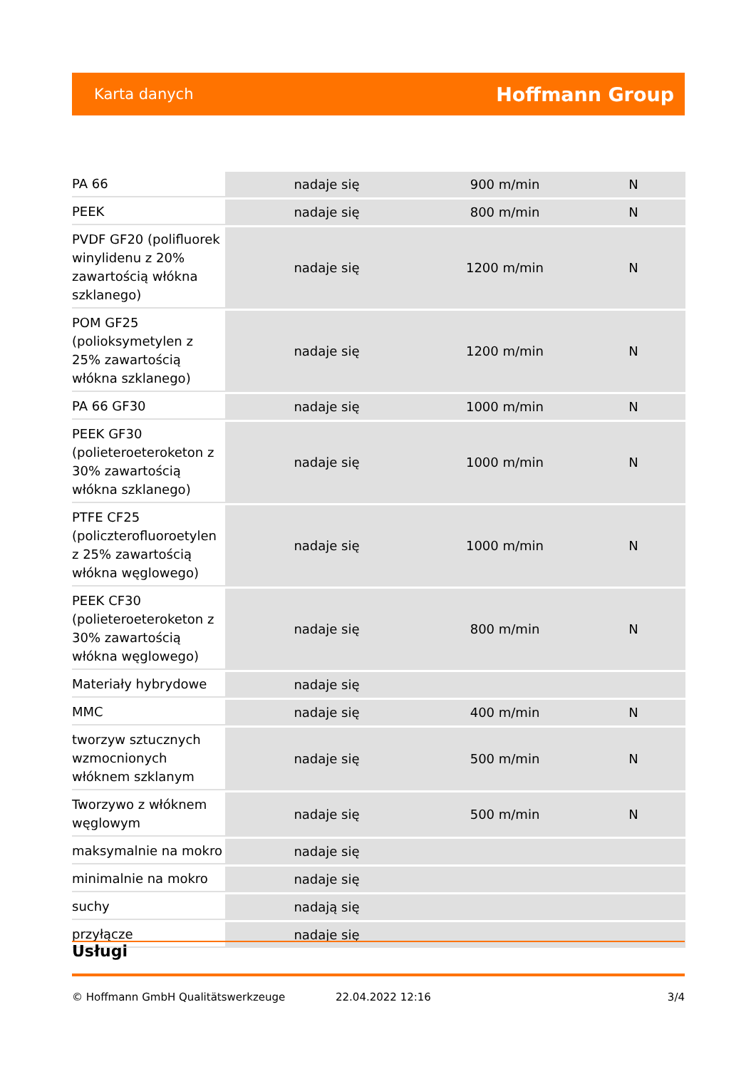Karta danych Hoffmann Group
| PA 66 | nadaje się | 900 m/min | N |
| PEEK | nadaje się | 800 m/min | N |
| PVDF GF20 (polifluorek winylidenu z 20% zawartością włókna szklanego) | nadaje się | 1200 m/min | N |
| POM GF25 (polioksymetylen z 25% zawartością włókna szklanego) | nadaje się | 1200 m/min | N |
| PA 66 GF30 | nadaje się | 1000 m/min | N |
| PEEK GF30 (polieteroeteroketon z 30% zawartością włókna szklanego) | nadaje się | 1000 m/min | N |
| PTFE CF25 (policzterofluoroetylen z 25% zawartością włókna węglowego) | nadaje się | 1000 m/min | N |
| PEEK CF30 (polieteroeteroketon z 30% zawartością włókna węglowego) | nadaje się | 800 m/min | N |
| Materiały hybrydowe | nadaje się | | |
| MMC | nadaje się | 400 m/min | N |
| tworzyw sztucznych wzmocnionych włóknem szklanym | nadaje się | 500 m/min | N |
| Tworzywo z włóknem węglowym | nadaje się | 500 m/min | N |
| maksymalnie na mokro | nadaje się | | |
| minimalnie na mokro | nadaje się | | |
| suchy | nadają się | | |
| przyłącze | nadaje się | | |
Usługi
© Hoffmann GmbH Qualitätswerkzeuge 22.04.2022 12:16 3/4